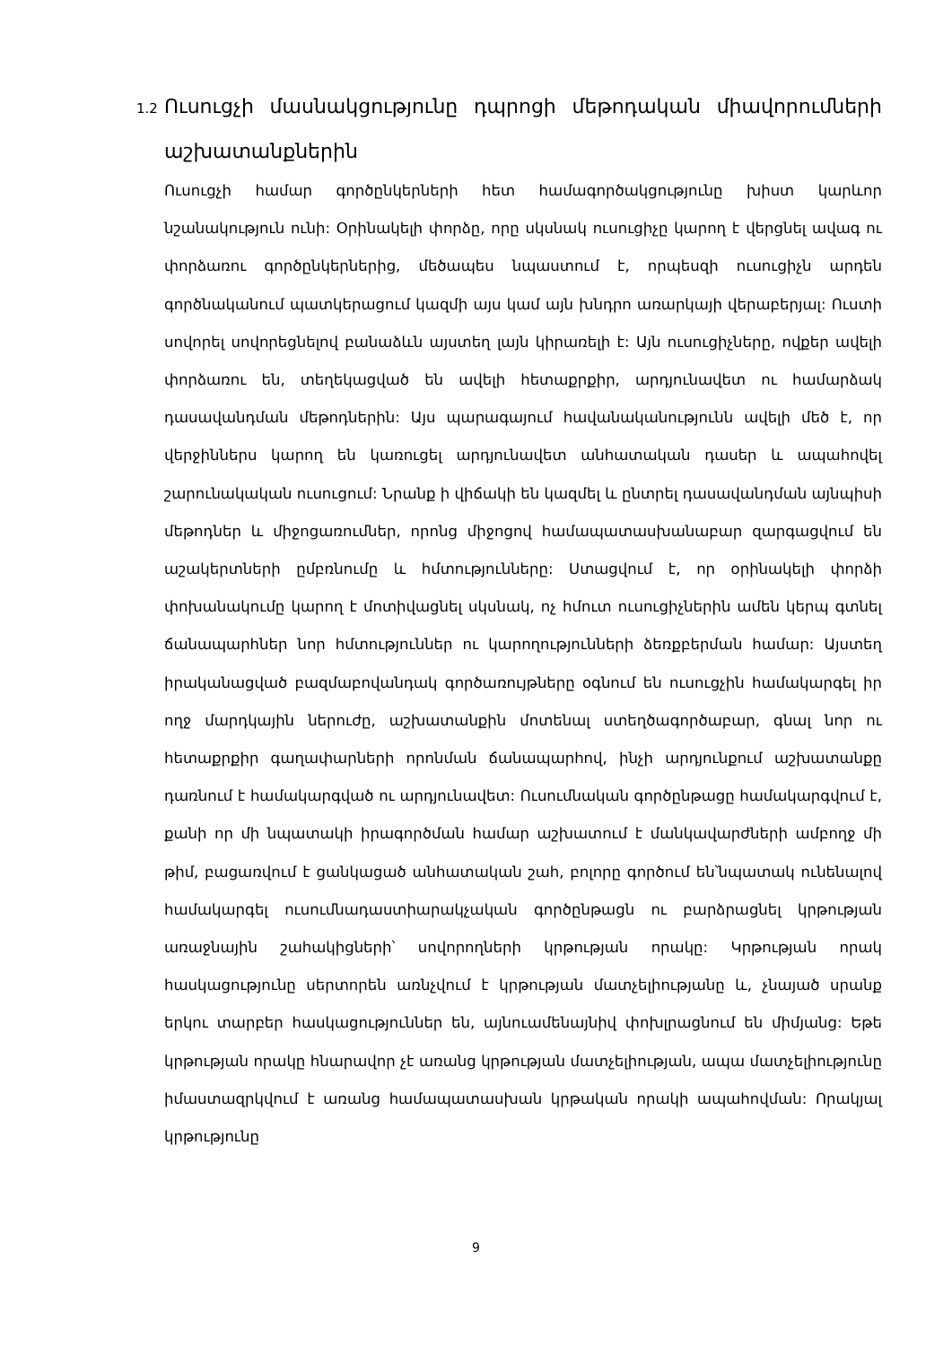1.2 Ուսուցչի մասնակցությունը դպրոցի մեթոդական միավորումների
աշխատանքներին
Ուսուցչի համար գործընկերների հետ համագործակցությունը խիստ կարևոր նշանակություն ունի: Օրինակելի փորձը, որը սկսնակ ուսուցիչը կարող է վերցնել ավագ ու փորձառու գործընկերներից, մեծապես նպաստում է, որպեսզի ուսուցիչն արդեն գործնականում պատկերացում կազմի այս կամ այն խնդրո առարկայի վերաբերյալ: Ուստի սովորել սովորեցնելով բանաձևն այստեղ լայն կիրառելի է: Այն ուսուցիչները, ովքեր ավելի փորձառու են, տեղեկացված են ավելի հետաքրքիր, արդյունավետ ու համարձակ դասավանդման մեթոդներին: Այս պարագայում հավանականությունն ավելի մեծ է, որ վերջիններս կարող են կառուցել արդյունավետ անհատական դասեր և ապահովել շարունակական ուսուցում: Նրանք ի վիճակի են կազմել և ընտրել դասավանդման այնպիսի մեթոդներ և միջոցառումներ, որոնց միջոցով համապատասխանաբար զարգացվում են աշակերտների ըմբռնումը և հմտությունները: Ստացվում է, որ օրինակելի փորձի փոխանակումը կարող է մոտիվացնել սկսնակ, ոչ հմուտ ուսուցիչներին ամեն կերպ գտնել ճանապարհներ նոր հմտություններ ու կարողությունների ձեռքբերման համար: Այստեղ իրականացված բազմաբովանդակ գործառույթները օգնում են ուսուցչին համակարգել իր ողջ մարդկային ներուժը, աշխատանքին մոտենալ ստեղծագործաբար, գնալ նոր ու հետաքրքիր գաղափարների որոնման ճանապարհով, ինչի արդյունքում աշխատանքը դառնում է համակարգված ու արդյունավետ: Ուսումնական գործընթացը համակարգվում է, քանի որ մի նպատակի իրագործման համար աշխատում է մանկավարժների ամբողջ մի թիմ, բացառվում է ցանկացած անհատական շահ, բոլորը գործում են՝նպատակ ունենալով համակարգել ուսումնադաստիարակչական գործընթացն ու բարձրացնել կրթության առաջնային շահակիցների՝ սովորողների կրթության որակը: Կրթության որակ հասկացությունը սերտորեն առնչվում է կրթության մատչելիությանը և, չնայած սրանք երկու տարբեր հասկացություններ են, այնուամենայնիվ փոխլրացնում են միմյանց: Եթե կրթության որակը հնարավոր չէ առանց կրթության մատչելիության, ապա մատչելիությունը իմաստազրկվում է առանց համապատասխան կրթական որակի ապահովման: Որակյալ կրթությունը
9